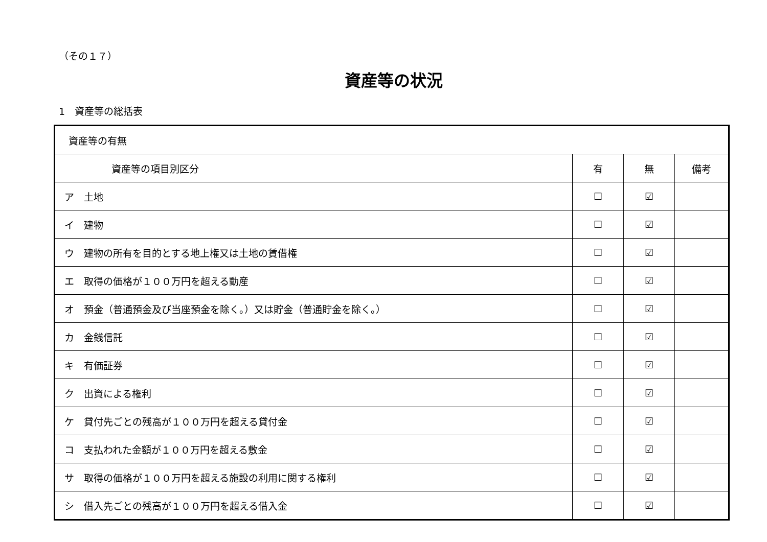（その１７）
資産等の状況
1　資産等の総括表
| 資産等の有無 | | | |
| --- | --- | --- | --- |
| 資産等の項目別区分 | 有 | 無 | 備考 |
| ア 土地 | ☐ | ☑ | |
| イ 建物 | ☐ | ☑ | |
| ウ 建物の所有を目的とする地上権又は土地の賃借権 | ☐ | ☑ | |
| エ 取得の価格が１００万円を超える動産 | ☐ | ☑ | |
| オ 預金（普通預金及び当座預金を除く。）又は貯金（普通貯金を除く。） | ☐ | ☑ | |
| カ 金銭信託 | ☐ | ☑ | |
| キ 有価証券 | ☐ | ☑ | |
| ク 出資による権利 | ☐ | ☑ | |
| ケ 貸付先ごとの残高が１００万円を超える貸付金 | ☐ | ☑ | |
| コ 支払われた金額が１００万円を超える敷金 | ☐ | ☑ | |
| サ 取得の価格が１００万円を超える施設の利用に関する権利 | ☐ | ☑ | |
| シ 借入先ごとの残高が１００万円を超える借入金 | ☐ | ☑ | |